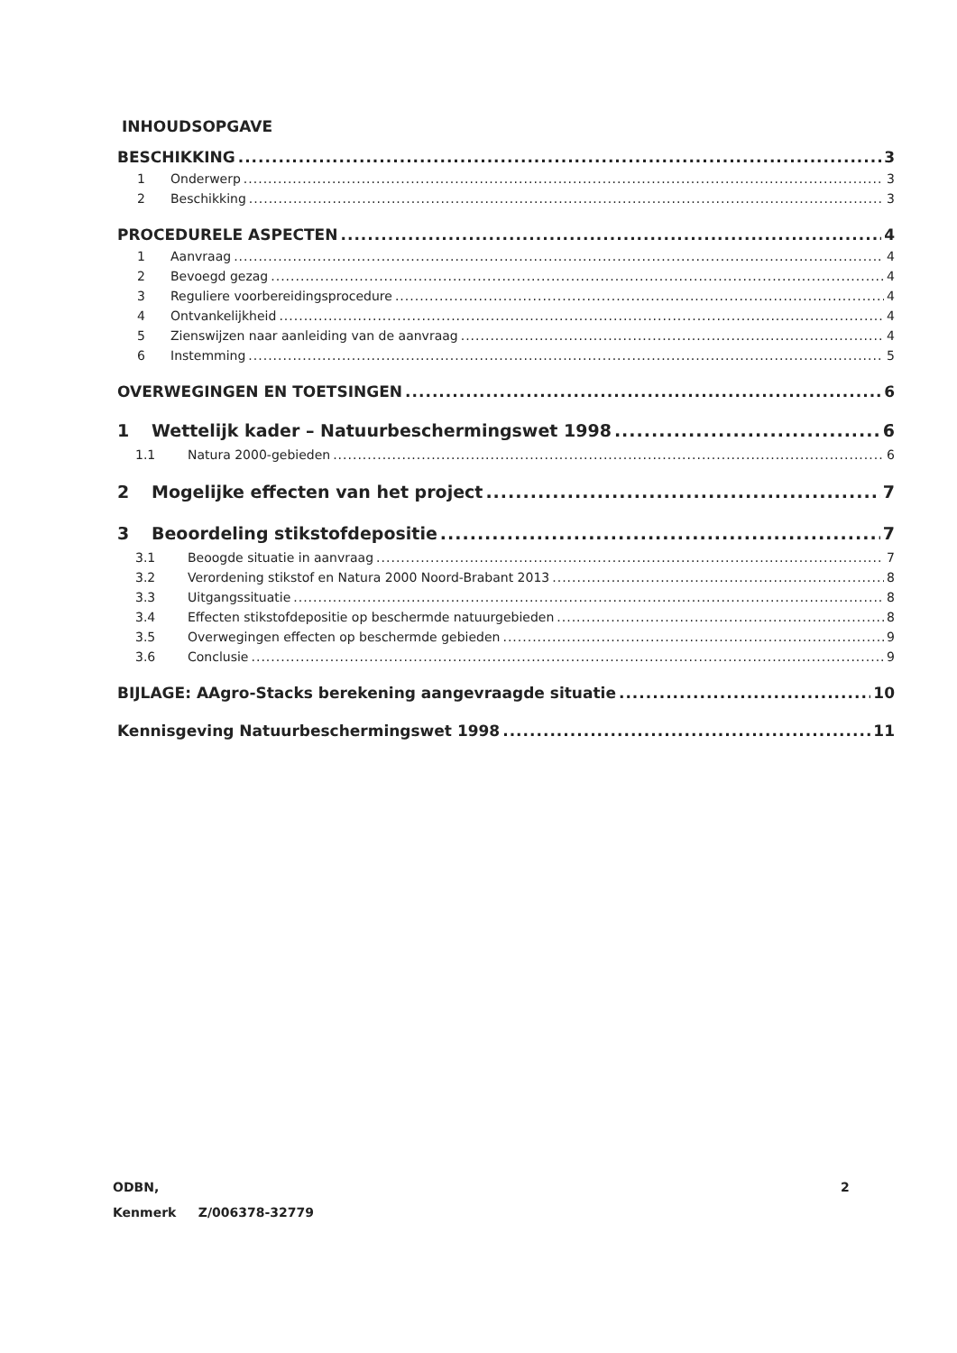INHOUDSOPGAVE
BESCHIKKING 3
1 Onderwerp 3
2 Beschikking 3
PROCEDURELE ASPECTEN 4
1 Aanvraag 4
2 Bevoegd gezag 4
3 Reguliere voorbereidingsprocedure 4
4 Ontvankelijkheid 4
5 Zienswijzen naar aanleiding van de aanvraag 4
6 Instemming 5
OVERWEGINGEN EN TOETSINGEN 6
1 Wettelijk kader – Natuurbeschermingswet 1998 6
1.1 Natura 2000-gebieden 6
2 Mogelijke effecten van het project 7
3 Beoordeling stikstofdepositie 7
3.1 Beoogde situatie in aanvraag 7
3.2 Verordening stikstof en Natura 2000 Noord-Brabant 2013 8
3.3 Uitgangssituatie 8
3.4 Effecten stikstofdepositie op beschermde natuurgebieden 8
3.5 Overwegingen effecten op beschermde gebieden 9
3.6 Conclusie 9
BIJLAGE: AAgro-Stacks berekening aangevraagde situatie 10
Kennisgeving Natuurbeschermingswet 1998 11
ODBN,
Kenmerk Z/006378-32779
2